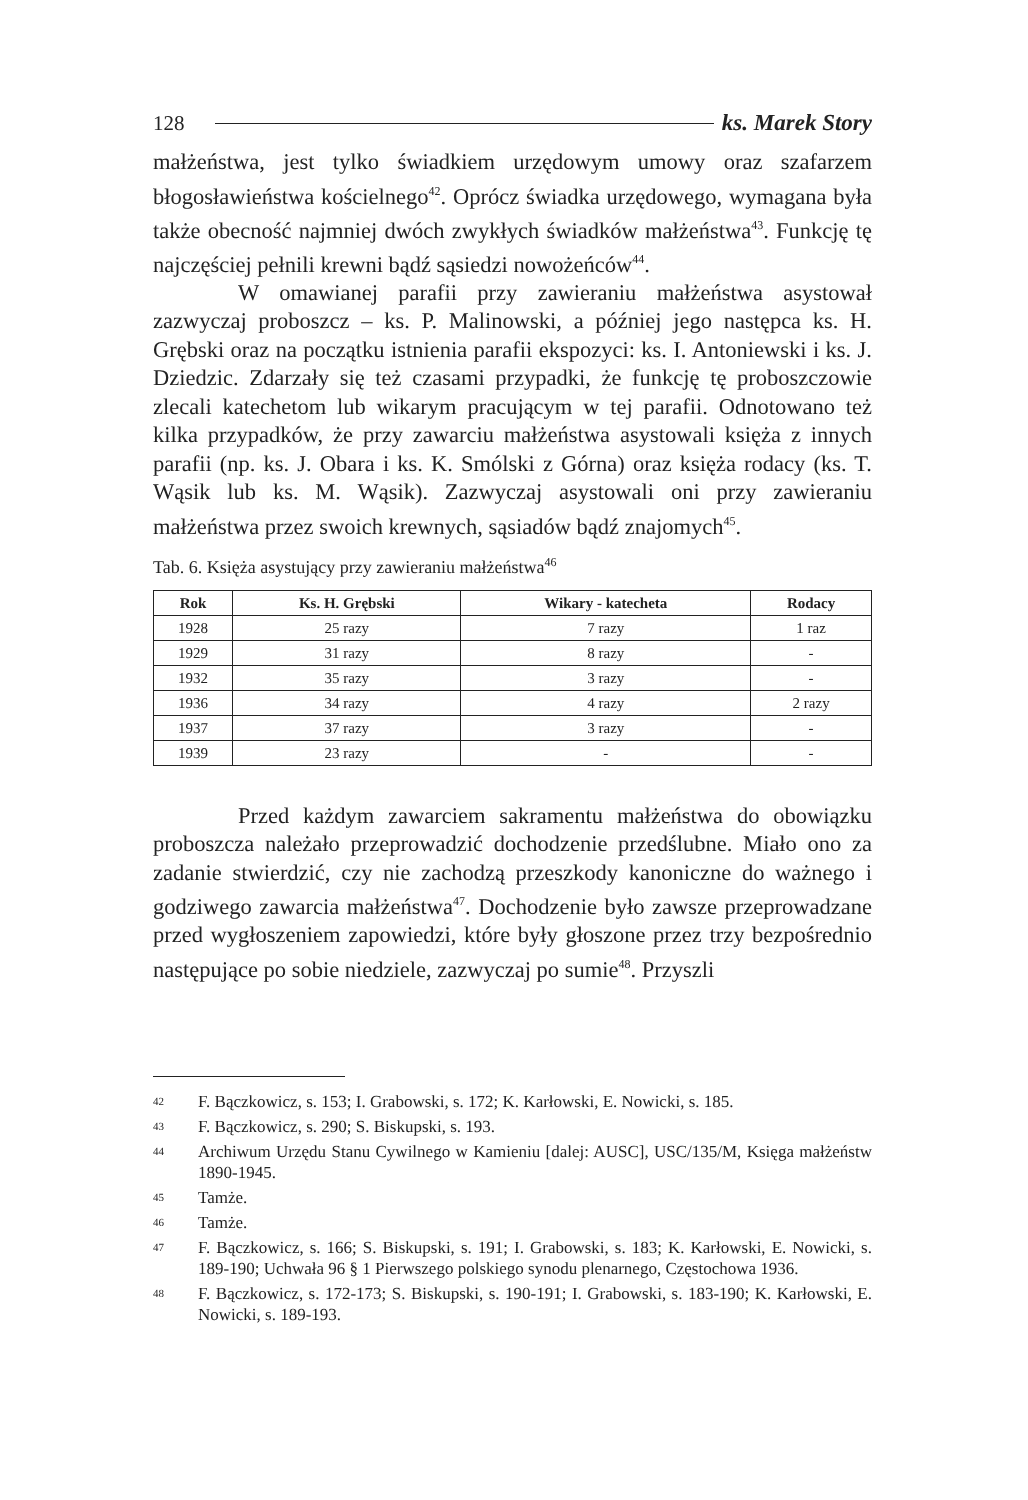128 ks. Marek Story
małżeństwa, jest tylko świadkiem urzędowym umowy oraz szafarzem błogosławieństwa kościelnego<sup>42</sup>. Oprócz świadka urzędowego, wymagana była także obecność najmniej dwóch zwykłych świadków małżeństwa<sup>43</sup>. Funkcję tę najczęściej pełnili krewni bądź sąsiedzi nowożeńców<sup>44</sup>.
W omawianej parafii przy zawieraniu małżeństwa asystował zazwyczaj proboszcz – ks. P. Malinowski, a później jego następca ks. H. Grębski oraz na początku istnienia parafii ekspozyci: ks. I. Antoniewski i ks. J. Dziedzic. Zdarzały się też czasami przypadki, że funkcję tę proboszczowie zlecali katechetom lub wikarym pracującym w tej parafii. Odnotowano też kilka przypadków, że przy zawarciu małżeństwa asystowali księża z innych parafii (np. ks. J. Obara i ks. K. Smólski z Górna) oraz księża rodacy (ks. T. Wąsik lub ks. M. Wąsik). Zazwyczaj asystowali oni przy zawieraniu małżeństwa przez swoich krewnych, sąsiadów bądź znajomych<sup>45</sup>.
Tab. 6. Księża asystujący przy zawieraniu małżeństwa<sup>46</sup>
| Rok | Ks. H. Grębski | Wikary - katecheta | Rodacy |
| --- | --- | --- | --- |
| 1928 | 25 razy | 7 razy | 1 raz |
| 1929 | 31 razy | 8 razy | - |
| 1932 | 35 razy | 3 razy | - |
| 1936 | 34 razy | 4 razy | 2 razy |
| 1937 | 37 razy | 3 razy | - |
| 1939 | 23 razy | - | - |
Przed każdym zawarciem sakramentu małżeństwa do obowiązku proboszcza należało przeprowadzić dochodzenie przedślubne. Miało ono za zadanie stwierdzić, czy nie zachodzą przeszkody kanoniczne do ważnego i godziwego zawarcia małżeństwa<sup>47</sup>. Dochodzenie było zawsze przeprowadzane przed wygłoszeniem zapowiedzi, które były głoszone przez trzy bezpośrednio następujące po sobie niedziele, zazwyczaj po sumie<sup>48</sup>. Przyszli
42
F. Bączkowicz, s. 153; I. Grabowski, s. 172; K. Karłowski, E. Nowicki, s. 185.
43
F. Bączkowicz, s. 290; S. Biskupski, s. 193.
44
Archiwum Urzędu Stanu Cywilnego w Kamieniu [dalej: AUSC], USC/135/M, Księga małżeństw 1890-1945.
45
Tamże.
46
Tamże.
47
F. Bączkowicz, s. 166; S. Biskupski, s. 191; I. Grabowski, s. 183; K. Karłowski, E. Nowicki, s. 189-190; Uchwała 96 § 1 Pierwszego polskiego synodu plenarnego, Częstochowa 1936.
48
F. Bączkowicz, s. 172-173; S. Biskupski, s. 190-191; I. Grabowski, s. 183-190; K. Karłowski, E. Nowicki, s. 189-193.